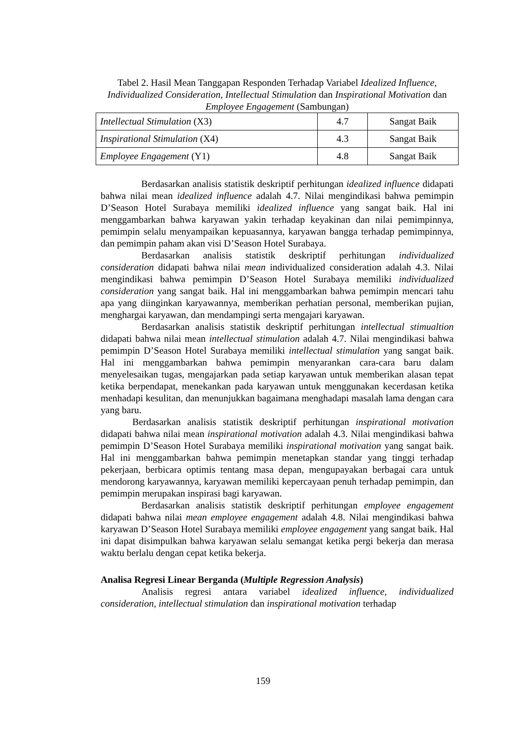Tabel 2. Hasil Mean Tanggapan Responden Terhadap Variabel Idealized Influence, Individualized Consideration, Intellectual Stimulation dan Inspirational Motivation dan Employee Engagement (Sambungan)
| Intellectual Stimulation (X3) | 4.7 | Sangat Baik |
| Inspirational Stimulation (X4) | 4.3 | Sangat Baik |
| Employee Engagement (Y1) | 4.8 | Sangat Baik |
Berdasarkan analisis statistik deskriptif perhitungan idealized influence didapati bahwa nilai mean idealized influence adalah 4.7. Nilai mengindikasi bahwa pemimpin D’Season Hotel Surabaya memiliki idealized influence yang sangat baik. Hal ini menggambarkan bahwa karyawan yakin terhadap keyakinan dan nilai pemimpinnya, pemimpin selalu menyampaikan kepuasannya, karyawan bangga terhadap pemimpinnya, dan pemimpin paham akan visi D’Season Hotel Surabaya.
Berdasarkan analisis statistik deskriptif perhitungan individualized consideration didapati bahwa nilai mean individualized consideration adalah 4.3. Nilai mengindikasi bahwa pemimpin D’Season Hotel Surabaya memiliki individualized consideration yang sangat baik. Hal ini menggambarkan bahwa pemimpin mencari tahu apa yang diinginkan karyawannya, memberikan perhatian personal, memberikan pujian, menghargai karyawan, dan mendampingi serta mengajari karyawan.
Berdasarkan analisis statistik deskriptif perhitungan intellectual stimualtion didapati bahwa nilai mean intellectual stimulation adalah 4.7. Nilai mengindikasi bahwa pemimpin D’Season Hotel Surabaya memiliki intellectual stimulation yang sangat baik. Hal ini menggambarkan bahwa pemimpin menyarankan cara-cara baru dalam menyelesaikan tugas, mengajarkan pada setiap karyawan untuk memberikan alasan tepat ketika berpendapat, menekankan pada karyawan untuk menggunakan kecerdasan ketika menhadapi kesulitan, dan menunjukkan bagaimana menghadapi masalah lama dengan cara yang baru.
Berdasarkan analisis statistik deskriptif perhitungan inspirational motivation didapati bahwa nilai mean inspirational motivation adalah 4.3. Nilai mengindikasi bahwa pemimpin D’Season Hotel Surabaya memiliki inspirational motivation yang sangat baik. Hal ini menggambarkan bahwa pemimpin menetapkan standar yang tinggi terhadap pekerjaan, berbicara optimis tentang masa depan, mengupayakan berbagai cara untuk mendorong karyawannya, karyawan memiliki kepercayaan penuh terhadap pemimpin, dan pemimpin merupakan inspirasi bagi karyawan.
Berdasarkan analisis statistik deskriptif perhitungan employee engagement didapati bahwa nilai mean employee engagement adalah 4.8. Nilai mengindikasi bahwa karyawan D’Season Hotel Surabaya memiliki employee engagement yang sangat baik. Hal ini dapat disimpulkan bahwa karyawan selalu semangat ketika pergi bekerja dan merasa waktu berlalu dengan cepat ketika bekerja.
Analisa Regresi Linear Berganda (Multiple Regression Analysis)
Analisis regresi antara variabel idealized influence, individualized consideration, intellectual stimulation dan inspirational motivation terhadap
159